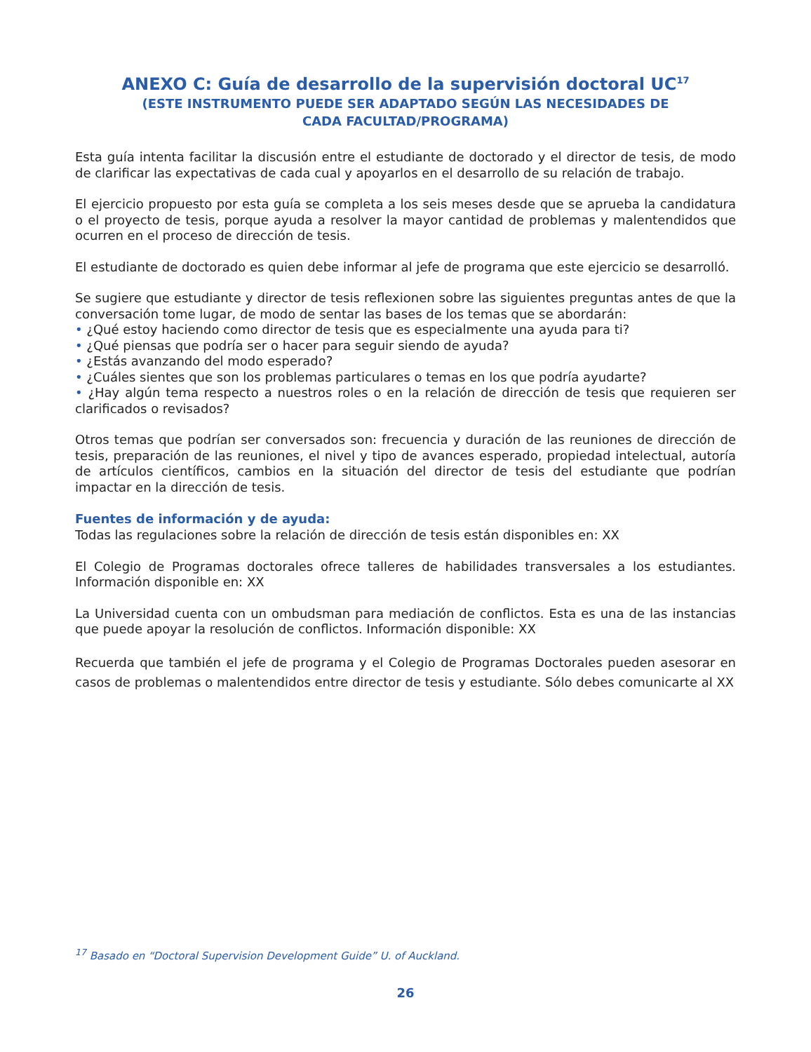ANEXO C: Guía de desarrollo de la supervisión doctoral UC<sup>17</sup>
(ESTE INSTRUMENTO PUEDE SER ADAPTADO SEGÚN LAS NECESIDADES DE
CADA FACULTAD/PROGRAMA)
Esta guía intenta facilitar la discusión entre el estudiante de doctorado y el director de tesis, de modo de clarificar las expectativas de cada cual y apoyarlos en el desarrollo de su relación de trabajo.
El ejercicio propuesto por esta guía se completa a los seis meses desde que se aprueba la candidatura o el proyecto de tesis, porque ayuda a resolver la mayor cantidad de problemas y malentendidos que ocurren en el proceso de dirección de tesis.
El estudiante de doctorado es quien debe informar al jefe de programa que este ejercicio se desarrolló.
Se sugiere que estudiante y director de tesis reflexionen sobre las siguientes preguntas antes de que la conversación tome lugar, de modo de sentar las bases de los temas que se abordarán:
• ¿Qué estoy haciendo como director de tesis que es especialmente una ayuda para ti?
• ¿Qué piensas que podría ser o hacer para seguir siendo de ayuda?
• ¿Estás avanzando del modo esperado?
• ¿Cuáles sientes que son los problemas particulares o temas en los que podría ayudarte?
• ¿Hay algún tema respecto a nuestros roles o en la relación de dirección de tesis que requieren ser clarificados o revisados?
Otros temas que podrían ser conversados son: frecuencia y duración de las reuniones de dirección de tesis, preparación de las reuniones, el nivel y tipo de avances esperado, propiedad intelectual, autoría de artículos científicos, cambios en la situación del director de tesis del estudiante que podrían impactar en la dirección de tesis.
Fuentes de información y de ayuda:
Todas las regulaciones sobre la relación de dirección de tesis están disponibles en: XX
El Colegio de Programas doctorales ofrece talleres de habilidades transversales a los estudiantes. Información disponible en: XX
La Universidad cuenta con un ombudsman para mediación de conflictos. Esta es una de las instancias que puede apoyar la resolución de conflictos. Información disponible: XX
Recuerda que también el jefe de programa y el Colegio de Programas Doctorales pueden asesorar en casos de problemas o malentendidos entre director de tesis y estudiante. Sólo debes comunicarte al XX
<sup>17</sup> Basado en “Doctoral Supervision Development Guide” U. of Auckland.
26